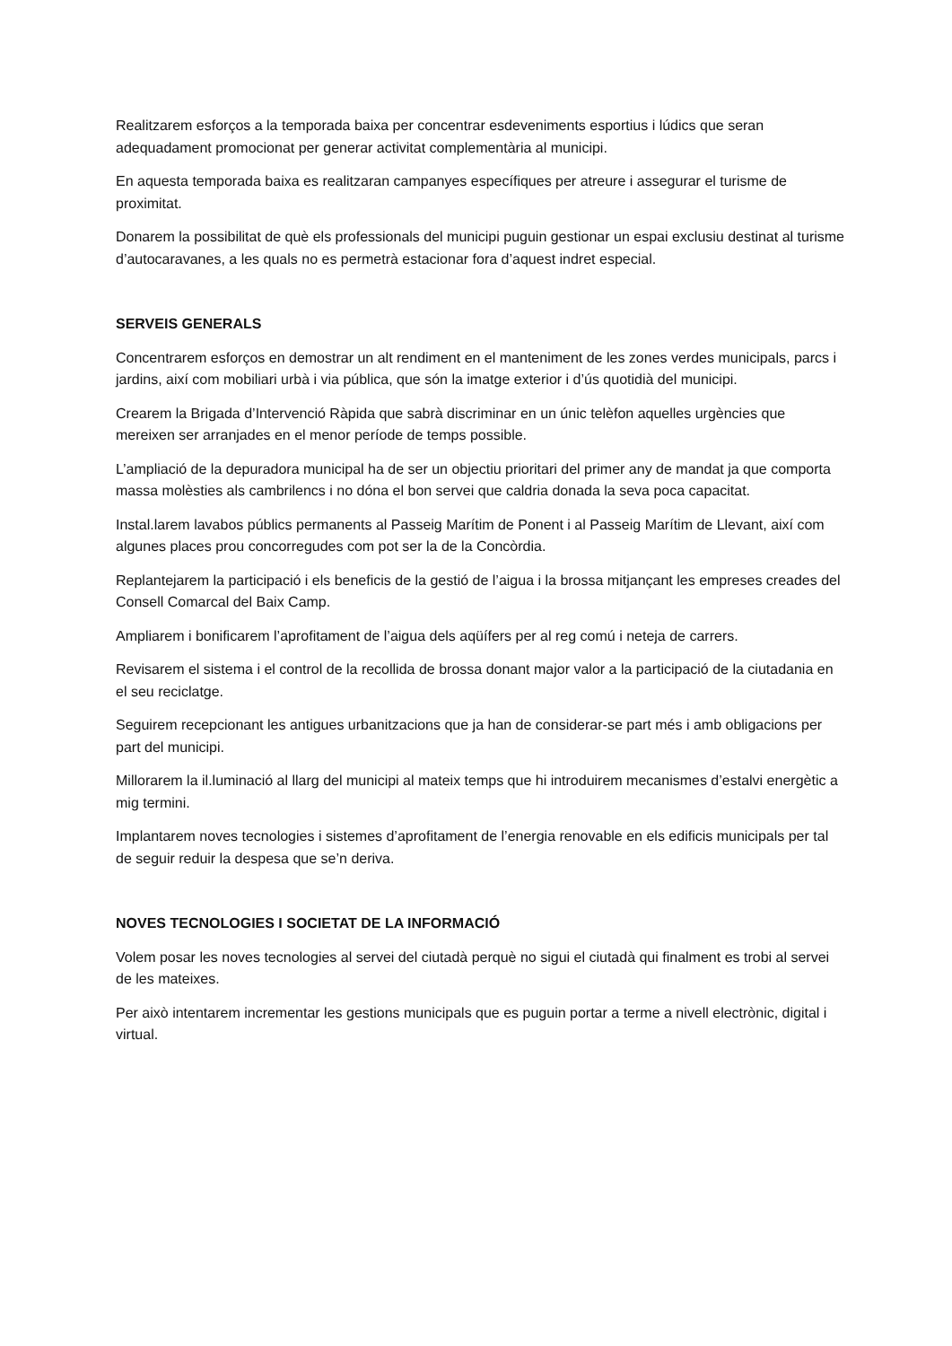Realitzarem esforços a la temporada baixa per concentrar esdeveniments esportius i lúdics que seran adequadament promocionat per generar activitat complementària al municipi.
En aquesta temporada baixa es realitzaran campanyes específiques per atreure i assegurar el turisme de proximitat.
Donarem la possibilitat de què els professionals del municipi puguin gestionar un espai exclusiu destinat al turisme d’autocaravanes, a les quals no es permetrà estacionar fora d’aquest indret especial.
SERVEIS GENERALS
Concentrarem esforços en demostrar un alt rendiment en el manteniment de les zones verdes municipals, parcs i jardins, així com mobiliari urbà i via pública, que són la imatge exterior i d’ús quotidià del municipi.
Crearem la Brigada d’Intervenció Ràpida que sabrà discriminar en un únic telèfon aquelles urgències que mereixen ser arranjades en el menor període de temps possible.
L’ampliació de la depuradora municipal ha de ser un objectiu prioritari del primer any de mandat ja que comporta massa molèsties als cambrilencs i no dóna el bon servei que caldria donada la seva poca capacitat.
Instal.larem lavabos públics permanents al Passeig Marítim de Ponent i al Passeig Marítim de Llevant, així com algunes places prou concorregudes com pot ser la de la Concòrdia.
Replantejarem la participació i els beneficis de la gestió de l’aigua i la brossa mitjançant les empreses creades del Consell Comarcal del Baix Camp.
Ampliarem i bonificarem l’aprofitament de l’aigua dels aqüífers per al reg comú i neteja de carrers.
Revisarem el sistema i el control de la recollida de brossa donant major valor a la participació de la ciutadania en el seu reciclatge.
Seguirem recepcionant les antigues urbanitzacions que ja han de considerar-se part més i amb obligacions per part del municipi.
Millorarem la il.luminació al llarg del municipi al mateix temps que hi introduirem mecanismes d’estalvi energètic a mig termini.
Implantarem noves tecnologies i sistemes d’aprofitament de l’energia renovable en els edificis municipals per tal de seguir reduir la despesa que se’n deriva.
NOVES TECNOLOGIES I SOCIETAT DE LA INFORMACIÓ
Volem posar les noves tecnologies al servei del ciutadà perquè no sigui el ciutadà qui finalment es trobi al servei de les mateixes.
Per això intentarem incrementar les gestions municipals que es puguin portar a terme a nivell electrònic, digital i virtual.